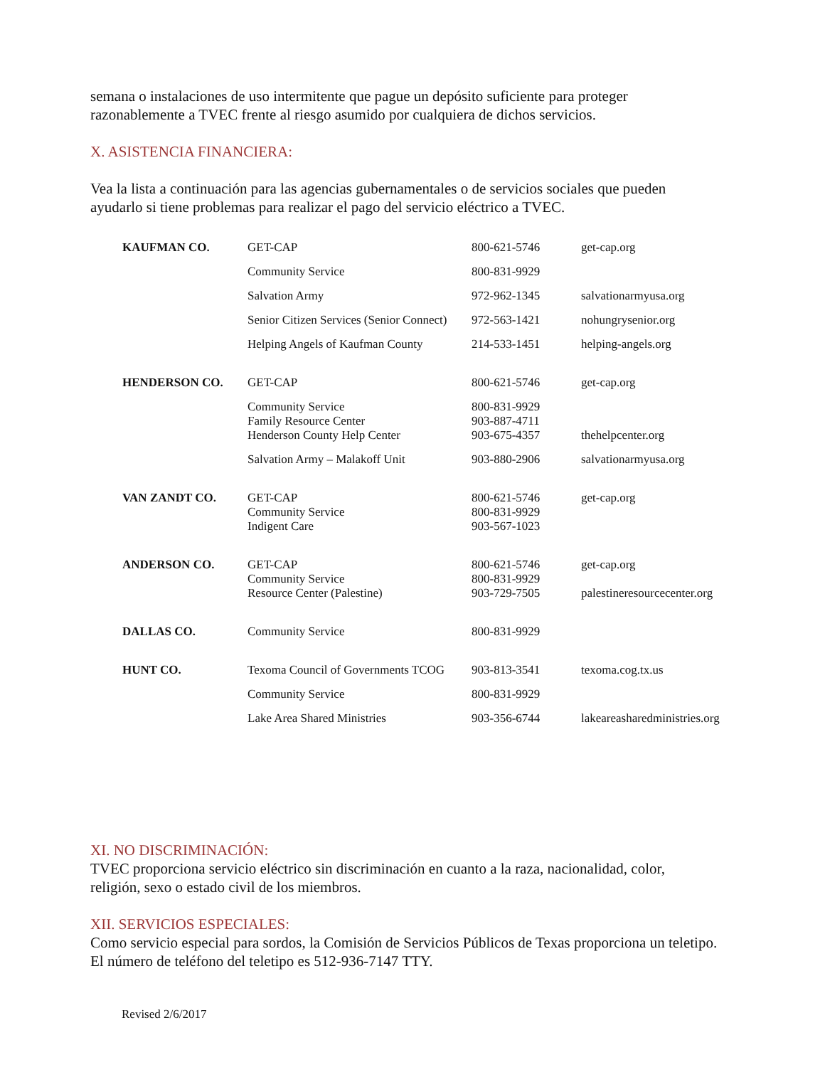semana o instalaciones de uso intermitente que pague un depósito suficiente para proteger razonablemente a TVEC frente al riesgo asumido por cualquiera de dichos servicios.
X. ASISTENCIA FINANCIERA:
Vea la lista a continuación para las agencias gubernamentales o de servicios sociales que pueden ayudarlo si tiene problemas para realizar el pago del servicio eléctrico a TVEC.
| KAUFMAN CO. | GET-CAP | 800-621-5746 | get-cap.org |
| | Community Service | 800-831-9929 | |
| | Salvation Army | 972-962-1345 | salvationarmyusa.org |
| | Senior Citizen Services (Senior Connect) | 972-563-1421 | nohungrysenior.org |
| | Helping Angels of Kaufman County | 214-533-1451 | helping-angels.org |
| HENDERSON CO. | GET-CAP | 800-621-5746 | get-cap.org |
| | Community Service Family Resource Center | 800-831-9929 903-887-4711 | |
| | Henderson County Help Center | 903-675-4357 | thehelpcenter.org |
| | Salvation Army – Malakoff Unit | 903-880-2906 | salvationarmyusa.org |
| VAN ZANDT CO. | GET-CAP Community Service | 800-621-5746 800-831-9929 | get-cap.org |
| | Indigent Care | 903-567-1023 | |
| ANDERSON CO. | GET-CAP Community Service | 800-621-5746 800-831-9929 | get-cap.org |
| | Resource Center (Palestine) | 903-729-7505 | palestineresourcecenter.org |
| DALLAS CO. | Community Service | 800-831-9929 | |
| HUNT CO. | Texoma Council of Governments TCOG | 903-813-3541 | texoma.cog.tx.us |
| | Community Service | 800-831-9929 | |
| | Lake Area Shared Ministries | 903-356-6744 | lakeareasharedministries.org |
XI. NO DISCRIMINACIÓN:
TVEC proporciona servicio eléctrico sin discriminación en cuanto a la raza, nacionalidad, color, religión, sexo o estado civil de los miembros.
XII. SERVICIOS ESPECIALES:
Como servicio especial para sordos, la Comisión de Servicios Públicos de Texas proporciona un teletipo. El número de teléfono del teletipo es 512-936-7147 TTY.
Revised 2/6/2017